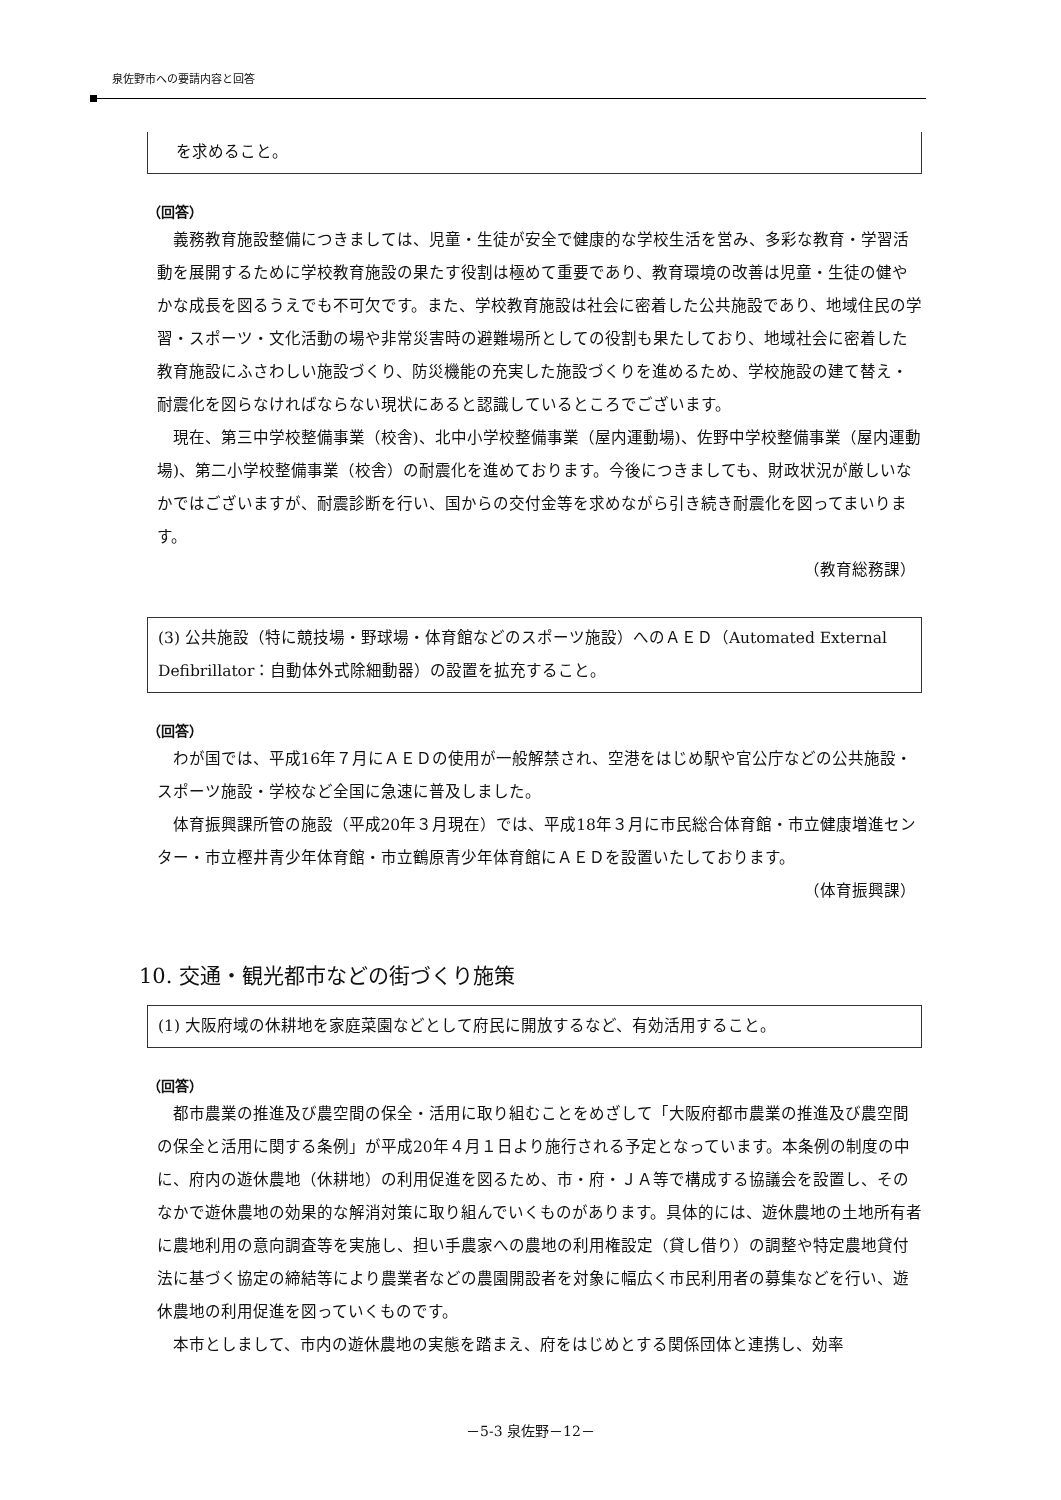泉佐野市への要請内容と回答
を求めること。
（回答）
義務教育施設整備につきましては、児童・生徒が安全で健康的な学校生活を営み、多彩な教育・学習活動を展開するために学校教育施設の果たす役割は極めて重要であり、教育環境の改善は児童・生徒の健やかな成長を図るうえでも不可欠です。また、学校教育施設は社会に密着した公共施設であり、地域住民の学習・スポーツ・文化活動の場や非常災害時の避難場所としての役割も果たしており、地域社会に密着した教育施設にふさわしい施設づくり、防災機能の充実した施設づくりを進めるため、学校施設の建て替え・耐震化を図らなければならない現状にあると認識しているところでございます。
現在、第三中学校整備事業（校舎)、北中小学校整備事業（屋内運動場)、佐野中学校整備事業（屋内運動場)、第二小学校整備事業（校舎）の耐震化を進めております。今後につきましても、財政状況が厳しいなかではございますが、耐震診断を行い、国からの交付金等を求めながら引き続き耐震化を図ってまいります。
（教育総務課）
(3) 公共施設（特に競技場・野球場・体育館などのスポーツ施設）へのＡＥＤ（Automated External Defibrillator：自動体外式除細動器）の設置を拡充すること。
（回答）
わが国では、平成16年７月にＡＥＤの使用が一般解禁され、空港をはじめ駅や官公庁などの公共施設・スポーツ施設・学校など全国に急速に普及しました。
体育振興課所管の施設（平成20年３月現在）では、平成18年３月に市民総合体育館・市立健康増進センター・市立樫井青少年体育館・市立鶴原青少年体育館にＡＥＤを設置いたしております。
（体育振興課）
10. 交通・観光都市などの街づくり施策
(1) 大阪府域の休耕地を家庭菜園などとして府民に開放するなど、有効活用すること。
（回答）
都市農業の推進及び農空間の保全・活用に取り組むことをめざして「大阪府都市農業の推進及び農空間の保全と活用に関する条例」が平成20年４月１日より施行される予定となっています。本条例の制度の中に、府内の遊休農地（休耕地）の利用促進を図るため、市・府・ＪＡ等で構成する協議会を設置し、そのなかで遊休農地の効果的な解消対策に取り組んでいくものがあります。具体的には、遊休農地の土地所有者に農地利用の意向調査等を実施し、担い手農家への農地の利用権設定（貸し借り）の調整や特定農地貸付法に基づく協定の締結等により農業者などの農園開設者を対象に幅広く市民利用者の募集などを行い、遊休農地の利用促進を図っていくものです。
本市としまして、市内の遊休農地の実態を踏まえ、府をはじめとする関係団体と連携し、効率
－5-3 泉佐野－12－